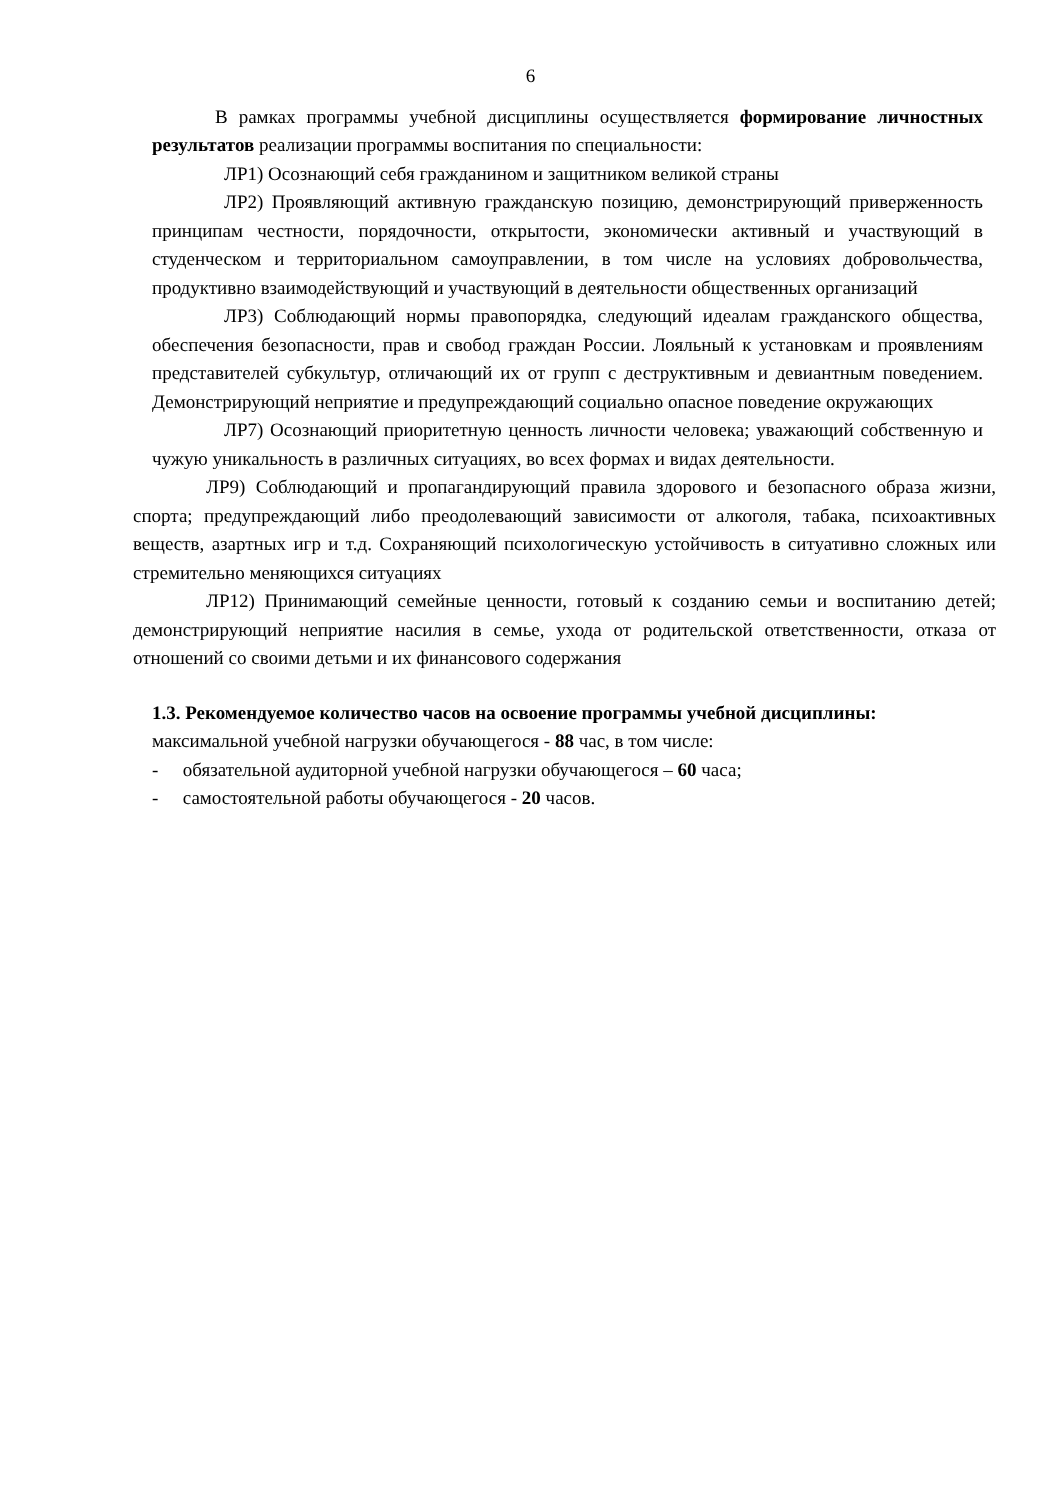6
В рамках программы учебной дисциплины осуществляется формирование личностных результатов реализации программы воспитания по специальности:
ЛР1) Осознающий себя гражданином и защитником великой страны
ЛР2) Проявляющий активную гражданскую позицию, демонстрирующий приверженность принципам честности, порядочности, открытости, экономически активный и участвующий в студенческом и территориальном самоуправлении, в том числе на условиях добровольчества, продуктивно взаимодействующий и участвующий в деятельности общественных организаций
ЛР3) Соблюдающий нормы правопорядка, следующий идеалам гражданского общества, обеспечения безопасности, прав и свобод граждан России. Лояльный к установкам и проявлениям представителей субкультур, отличающий их от групп с деструктивным и девиантным поведением. Демонстрирующий неприятие и предупреждающий социально опасное поведение окружающих
ЛР7) Осознающий приоритетную ценность личности человека; уважающий собственную и чужую уникальность в различных ситуациях, во всех формах и видах деятельности.
ЛР9) Соблюдающий и пропагандирующий правила здорового и безопасного образа жизни, спорта; предупреждающий либо преодолевающий зависимости от алкоголя, табака, психоактивных веществ, азартных игр и т.д. Сохраняющий психологическую устойчивость в ситуативно сложных или стремительно меняющихся ситуациях
ЛР12) Принимающий семейные ценности, готовый к созданию семьи и воспитанию детей; демонстрирующий неприятие насилия в семье, ухода от родительской ответственности, отказа от отношений со своими детьми и их финансового содержания
1.3. Рекомендуемое количество часов на освоение программы учебной дисциплины:
максимальной учебной нагрузки обучающегося - 88 час, в том числе:
- обязательной аудиторной учебной нагрузки обучающегося – 60 часа;
- самостоятельной работы обучающегося - 20 часов.